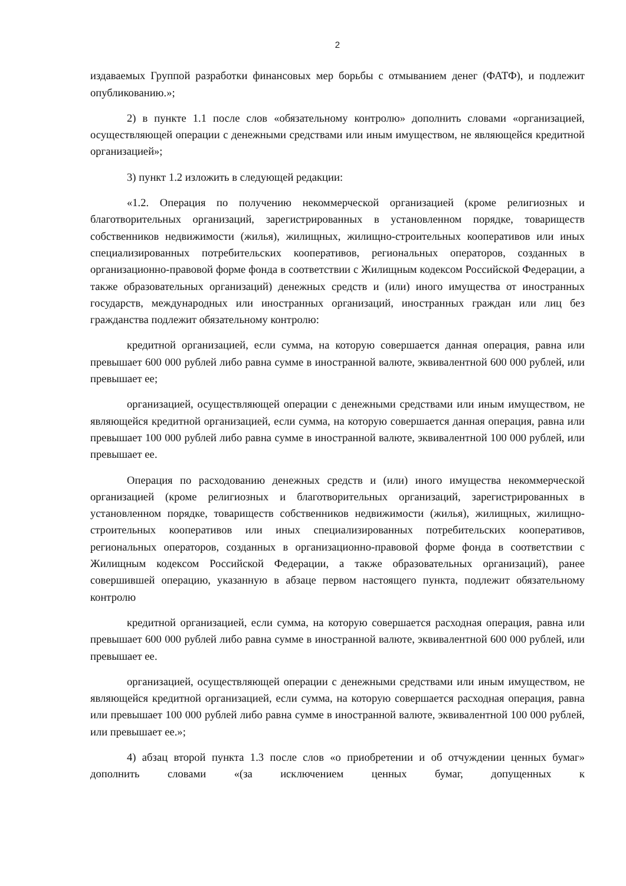2
издаваемых Группой разработки финансовых мер борьбы с отмыванием денег (ФАТФ), и подлежит опубликованию.»;
2) в пункте 1.1 после слов «обязательному контролю» дополнить словами «организацией, осуществляющей операции с денежными средствами или иным имуществом, не являющейся кредитной организацией»;
3) пункт 1.2 изложить в следующей редакции:
«1.2. Операция по получению некоммерческой организацией (кроме религиозных и благотворительных организаций, зарегистрированных в установленном порядке, товариществ собственников недвижимости (жилья), жилищных, жилищно-строительных кооперативов или иных специализированных потребительских кооперативов, региональных операторов, созданных в организационно-правовой форме фонда в соответствии с Жилищным кодексом Российской Федерации, а также образовательных организаций) денежных средств и (или) иного имущества от иностранных государств, международных или иностранных организаций, иностранных граждан или лиц без гражданства подлежит обязательному контролю:
кредитной организацией, если сумма, на которую совершается данная операция, равна или превышает 600 000 рублей либо равна сумме в иностранной валюте, эквивалентной 600 000 рублей, или превышает ее;
организацией, осуществляющей операции с денежными средствами или иным имуществом, не являющейся кредитной организацией, если сумма, на которую совершается данная операция, равна или превышает 100 000 рублей либо равна сумме в иностранной валюте, эквивалентной 100 000 рублей, или превышает ее.
Операция по расходованию денежных средств и (или) иного имущества некоммерческой организацией (кроме религиозных и благотворительных организаций, зарегистрированных в установленном порядке, товариществ собственников недвижимости (жилья), жилищных, жилищно-строительных кооперативов или иных специализированных потребительских кооперативов, региональных операторов, созданных в организационно-правовой форме фонда в соответствии с Жилищным кодексом Российской Федерации, а также образовательных организаций), ранее совершившей операцию, указанную в абзаце первом настоящего пункта, подлежит обязательному контролю
кредитной организацией, если сумма, на которую совершается расходная операция, равна или превышает 600 000 рублей либо равна сумме в иностранной валюте, эквивалентной 600 000 рублей, или превышает ее.
организацией, осуществляющей операции с денежными средствами или иным имуществом, не являющейся кредитной организацией, если сумма, на которую совершается расходная операция, равна или превышает 100 000 рублей либо равна сумме в иностранной валюте, эквивалентной 100 000 рублей, или превышает ее.»;
4) абзац второй пункта 1.3 после слов «о приобретении и об отчуждении ценных бумаг» дополнить словами «(за исключением ценных бумаг, допущенных к